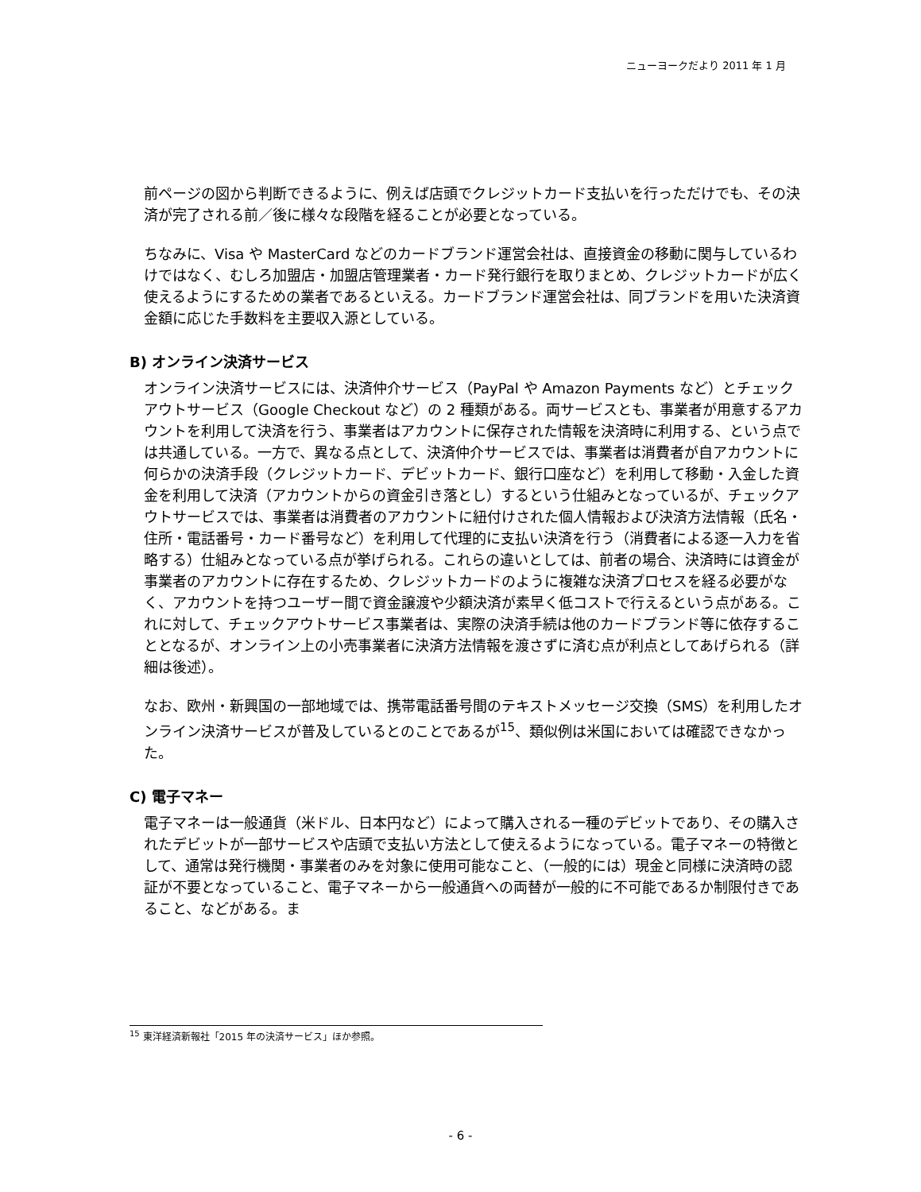ニューヨークだより 2011 年 1 月
前ページの図から判断できるように、例えば店頭でクレジットカード支払いを行っただけでも、その決済が完了される前／後に様々な段階を経ることが必要となっている。
ちなみに、Visa や MasterCard などのカードブランド運営会社は、直接資金の移動に関与しているわけではなく、むしろ加盟店・加盟店管理業者・カード発行銀行を取りまとめ、クレジットカードが広く使えるようにするための業者であるといえる。カードブランド運営会社は、同ブランドを用いた決済資金額に応じた手数料を主要収入源としている。
B) オンライン決済サービス
オンライン決済サービスには、決済仲介サービス（PayPal や Amazon Payments など）とチェックアウトサービス（Google Checkout など）の 2 種類がある。両サービスとも、事業者が用意するアカウントを利用して決済を行う、事業者はアカウントに保存された情報を決済時に利用する、という点では共通している。一方で、異なる点として、決済仲介サービスでは、事業者は消費者が自アカウントに何らかの決済手段（クレジットカード、デビットカード、銀行口座など）を利用して移動・入金した資金を利用して決済（アカウントからの資金引き落とし）するという仕組みとなっているが、チェックアウトサービスでは、事業者は消費者のアカウントに紐付けされた個人情報および決済方法情報（氏名・住所・電話番号・カード番号など）を利用して代理的に支払い決済を行う（消費者による逐一入力を省略する）仕組みとなっている点が挙げられる。これらの違いとしては、前者の場合、決済時には資金が事業者のアカウントに存在するため、クレジットカードのように複雑な決済プロセスを経る必要がなく、アカウントを持つユーザー間で資金譲渡や少額決済が素早く低コストで行えるという点がある。これに対して、チェックアウトサービス事業者は、実際の決済手続は他のカードブランド等に依存することとなるが、オンライン上の小売事業者に決済方法情報を渡さずに済む点が利点としてあげられる（詳細は後述）。
なお、欧州・新興国の一部地域では、携帯電話番号間のテキストメッセージ交換（SMS）を利用したオンライン決済サービスが普及しているとのことであるが<sup>15</sup>、類似例は米国においては確認できなかった。
C) 電子マネー
電子マネーは一般通貨（米ドル、日本円など）によって購入される一種のデビットであり、その購入されたデビットが一部サービスや店頭で支払い方法として使えるようになっている。電子マネーの特徴として、通常は発行機関・事業者のみを対象に使用可能なこと、（一般的には）現金と同様に決済時の認証が不要となっていること、電子マネーから一般通貨への両替が一般的に不可能であるか制限付きであること、などがある。ま
<sup>15</sup> 東洋経済新報社「2015 年の決済サービス」ほか参照。
- 6 -